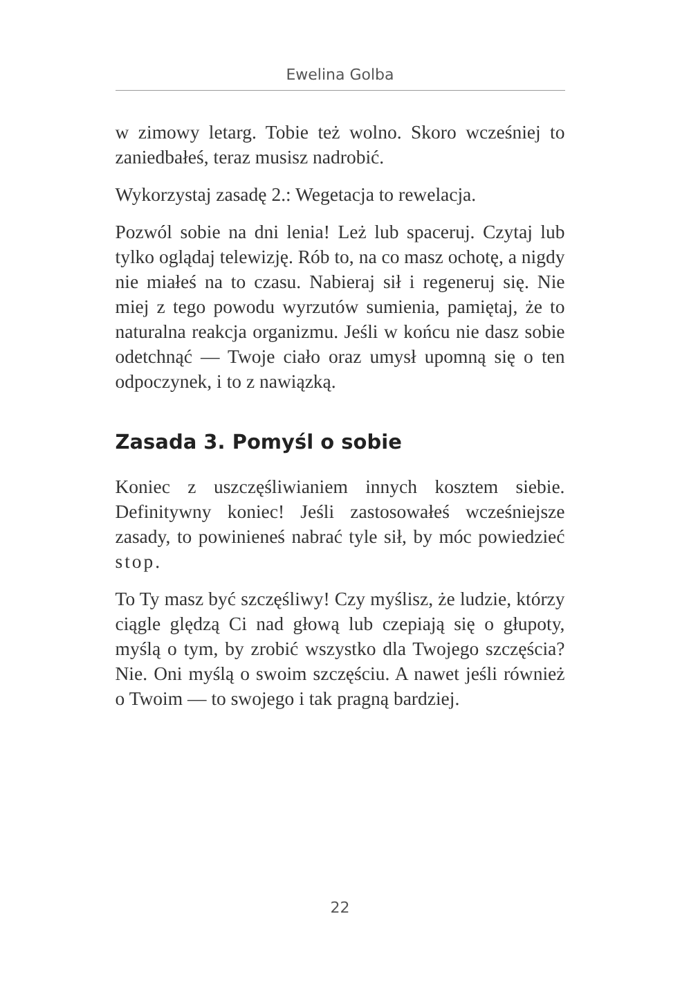Ewelina Golba
w zimowy letarg. Tobie też wolno. Skoro wcześniej to zaniedbałeś, teraz musisz nadrobić.
Wykorzystaj zasadę 2.: Wegetacja to rewelacja.
Pozwól sobie na dni lenia! Leż lub spaceruj. Czytaj lub tylko oglądaj telewizję. Rób to, na co masz ochotę, a nigdy nie miałeś na to czasu. Nabieraj sił i regeneruj się. Nie miej z tego powodu wyrzutów sumienia, pamiętaj, że to naturalna reakcja organizmu. Jeśli w końcu nie dasz sobie odetchnąć — Twoje ciało oraz umysł upomną się o ten odpoczynek, i to z nawiązką.
Zasada 3. Pomyśl o sobie
Koniec z uszczęśliwianiem innych kosztem siebie. Definitywny koniec! Jeśli zastosowałeś wcześniejsze zasady, to powinieneś nabrać tyle sił, by móc powiedzieć stop.
To Ty masz być szczęśliwy! Czy myślisz, że ludzie, którzy ciągle ględzą Ci nad głową lub czepiają się o głupoty, myślą o tym, by zrobić wszystko dla Twojego szczęścia? Nie. Oni myślą o swoim szczęściu. A nawet jeśli również o Twoim — to swojego i tak pragną bardziej.
22